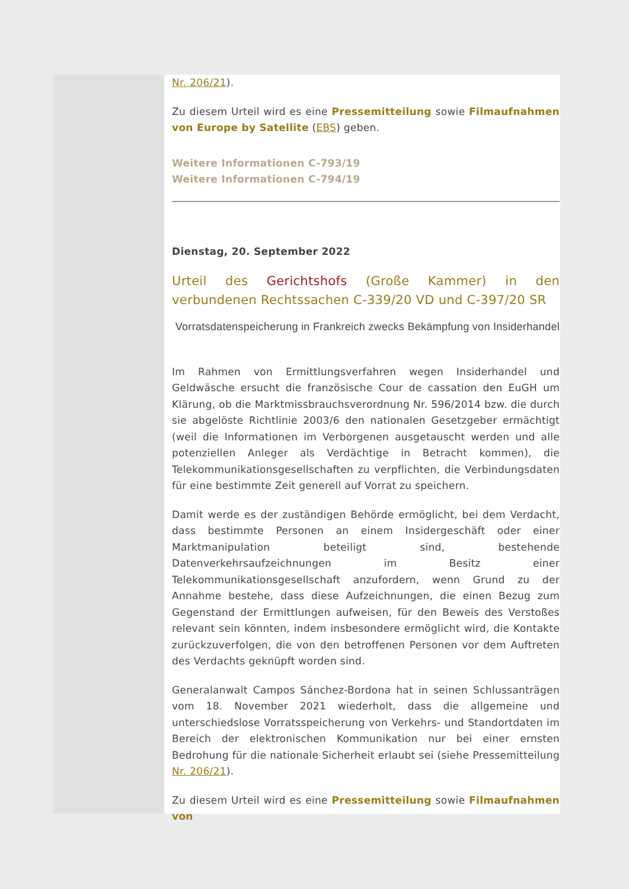Nr. 206/21).
Zu diesem Urteil wird es eine Pressemitteilung sowie Filmaufnahmen von Europe by Satellite (EBS) geben.
Weitere Informationen C-793/19
Weitere Informationen C-794/19
Dienstag, 20. September 2022
Urteil des Gerichtshofs (Große Kammer) in den verbundenen Rechtssachen C-339/20 VD und C-397/20 SR
Vorratsdatenspeicherung in Frankreich zwecks Bekämpfung von Insiderhandel
Im Rahmen von Ermittlungsverfahren wegen Insiderhandel und Geldwäsche ersucht die französische Cour de cassation den EuGH um Klärung, ob die Marktmissbrauchsverordnung Nr. 596/2014 bzw. die durch sie abgelöste Richtlinie 2003/6 den nationalen Gesetzgeber ermächtigt (weil die Informationen im Verborgenen ausgetauscht werden und alle potenziellen Anleger als Verdächtige in Betracht kommen), die Telekommunikationsgesellschaften zu verpflichten, die Verbindungsdaten für eine bestimmte Zeit generell auf Vorrat zu speichern.
Damit werde es der zuständigen Behörde ermöglicht, bei dem Verdacht, dass bestimmte Personen an einem Insidergeschäft oder einer Marktmanipulation beteiligt sind, bestehende Datenverkehrsaufzeichnungen im Besitz einer Telekommunikationsgesellschaft anzufordern, wenn Grund zu der Annahme bestehe, dass diese Aufzeichnungen, die einen Bezug zum Gegenstand der Ermittlungen aufweisen, für den Beweis des Verstoßes relevant sein könnten, indem insbesondere ermöglicht wird, die Kontakte zurückzuverfolgen, die von den betroffenen Personen vor dem Auftreten des Verdachts geknüpft worden sind.
Generalanwalt Campos Sánchez-Bordona hat in seinen Schlussanträgen vom 18. November 2021 wiederholt, dass die allgemeine und unterschiedslose Vorratsspeicherung von Verkehrs- und Standortdaten im Bereich der elektronischen Kommunikation nur bei einer ernsten Bedrohung für die nationale Sicherheit erlaubt sei (siehe Pressemitteilung Nr. 206/21).
Zu diesem Urteil wird es eine Pressemitteilung sowie Filmaufnahmen von